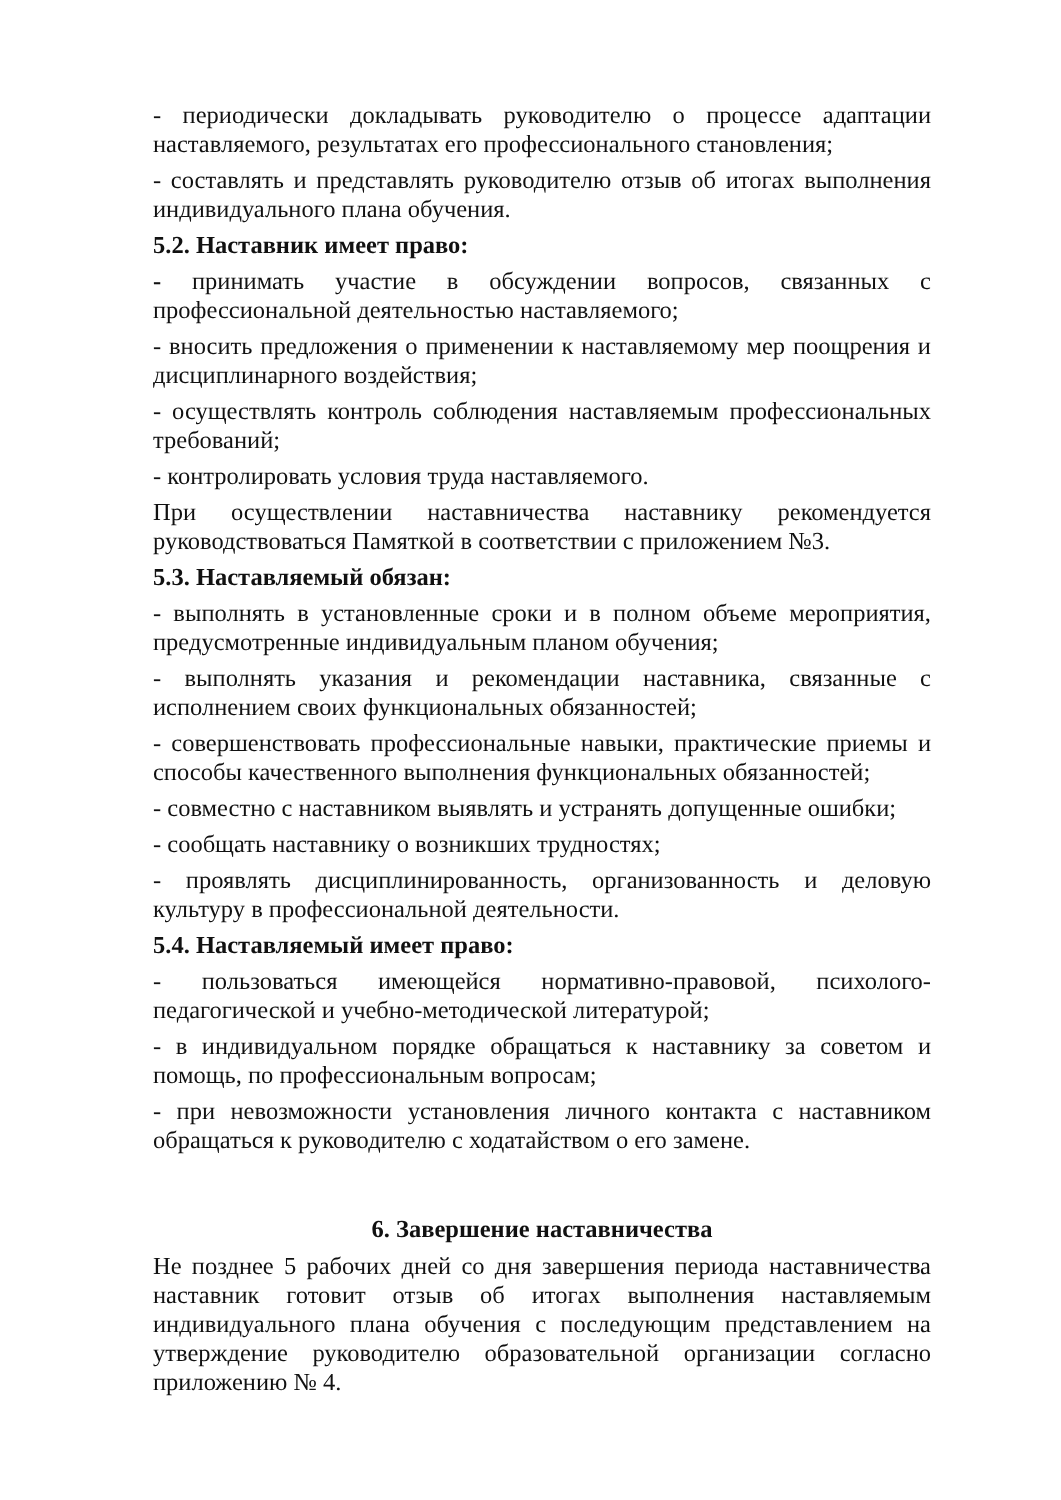- периодически докладывать руководителю о процессе адаптации наставляемого, результатах его профессионального становления;
- составлять и представлять руководителю отзыв об итогах выполнения индивидуального плана обучения.
5.2. Наставник имеет право:
- принимать участие в обсуждении вопросов, связанных с профессиональной деятельностью наставляемого;
- вносить предложения о применении к наставляемому мер поощрения и дисциплинарного воздействия;
- осуществлять контроль соблюдения наставляемым профессиональных требований;
- контролировать условия труда наставляемого.
При осуществлении наставничества наставнику рекомендуется руководствоваться Памяткой в соответствии с приложением №3.
5.3. Наставляемый обязан:
- выполнять в установленные сроки и в полном объеме мероприятия, предусмотренные индивидуальным планом обучения;
- выполнять указания и рекомендации наставника, связанные с исполнением своих функциональных обязанностей;
- совершенствовать профессиональные навыки, практические приемы и способы качественного выполнения функциональных обязанностей;
- совместно с наставником выявлять и устранять допущенные ошибки;
- сообщать наставнику о возникших трудностях;
- проявлять дисциплинированность, организованность и деловую культуру в профессиональной деятельности.
5.4. Наставляемый имеет право:
- пользоваться имеющейся нормативно-правовой, психолого-педагогической и учебно-методической литературой;
- в индивидуальном порядке обращаться к наставнику за советом и помощь, по профессиональным вопросам;
- при невозможности установления личного контакта с наставником обращаться к руководителю с ходатайством о его замене.
6. Завершение наставничества
Не позднее 5 рабочих дней со дня завершения периода наставничества наставник готовит отзыв об итогах выполнения наставляемым индивидуального плана обучения с последующим представлением на утверждение руководителю образовательной организации согласно приложению № 4.